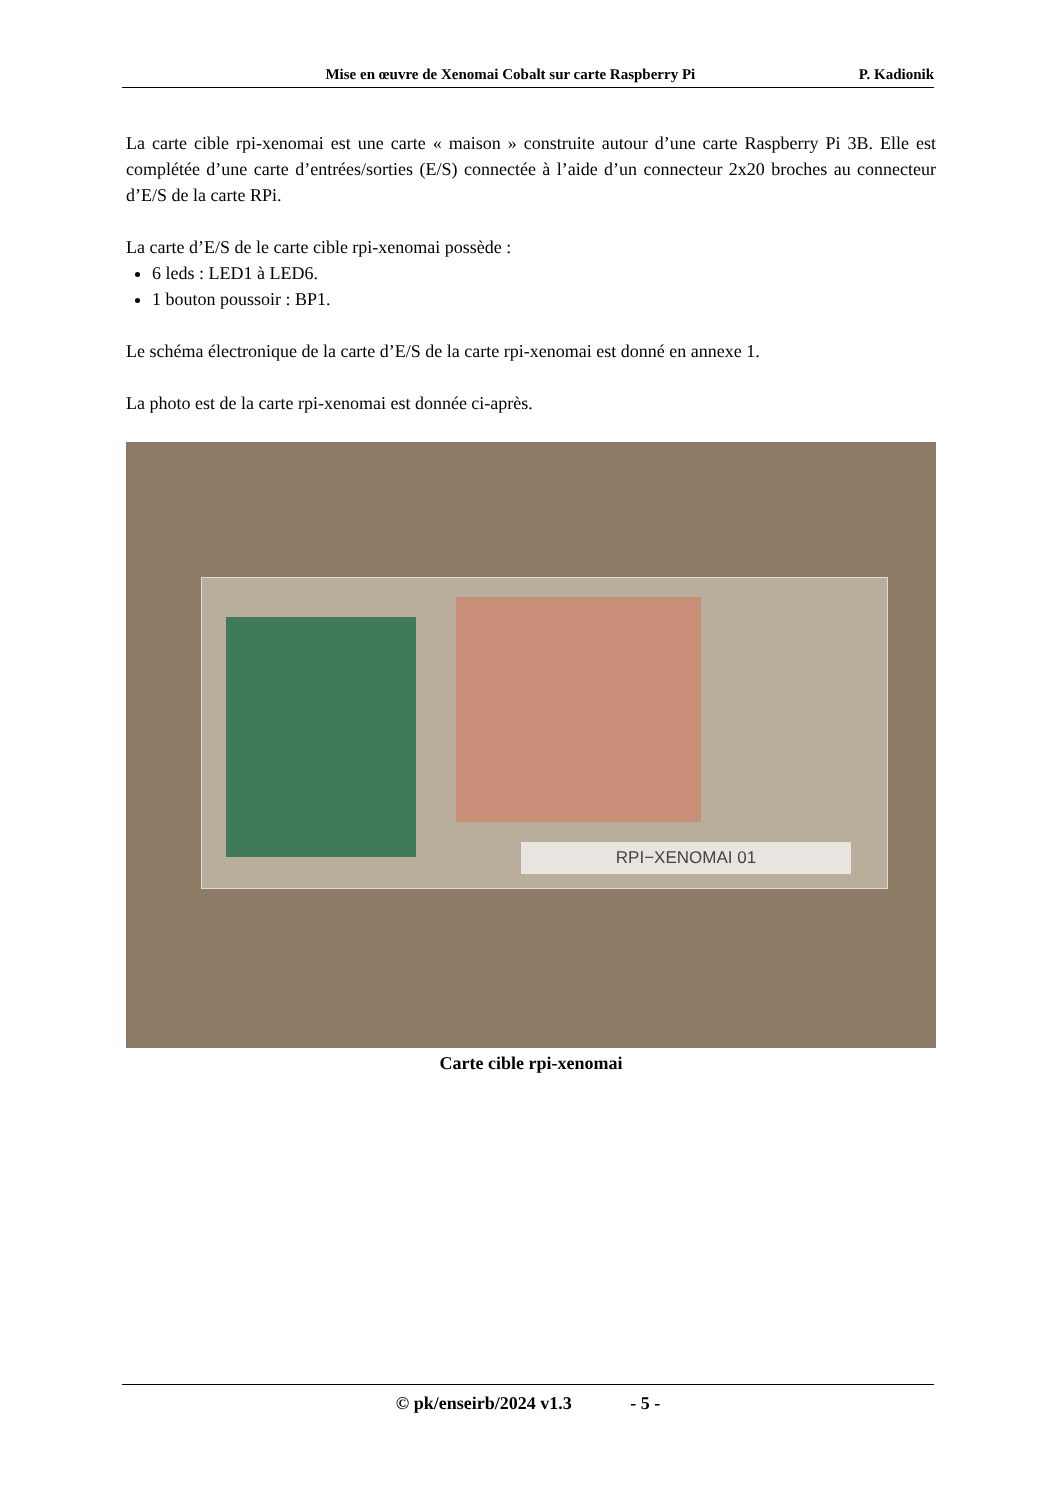Mise en œuvre de Xenomai Cobalt sur carte Raspberry Pi P. Kadionik
La carte cible rpi-xenomai est une carte « maison » construite autour d’une carte Raspberry Pi 3B. Elle est complétée d’une carte d’entrées/sorties (E/S) connectée à l’aide d’un connecteur 2x20 broches au connecteur d’E/S de la carte RPi.
La carte d’E/S de le carte cible rpi-xenomai possède :
6 leds : LED1 à LED6.
1 bouton poussoir : BP1.
Le schéma électronique de la carte d’E/S de la carte rpi-xenomai est donné en annexe 1.
La photo est de la carte rpi-xenomai est donnée ci-après.
RPI−XENOMAI 01
Carte cible rpi-xenomai
© pk/enseirb/2024 v1.3 - 5 -